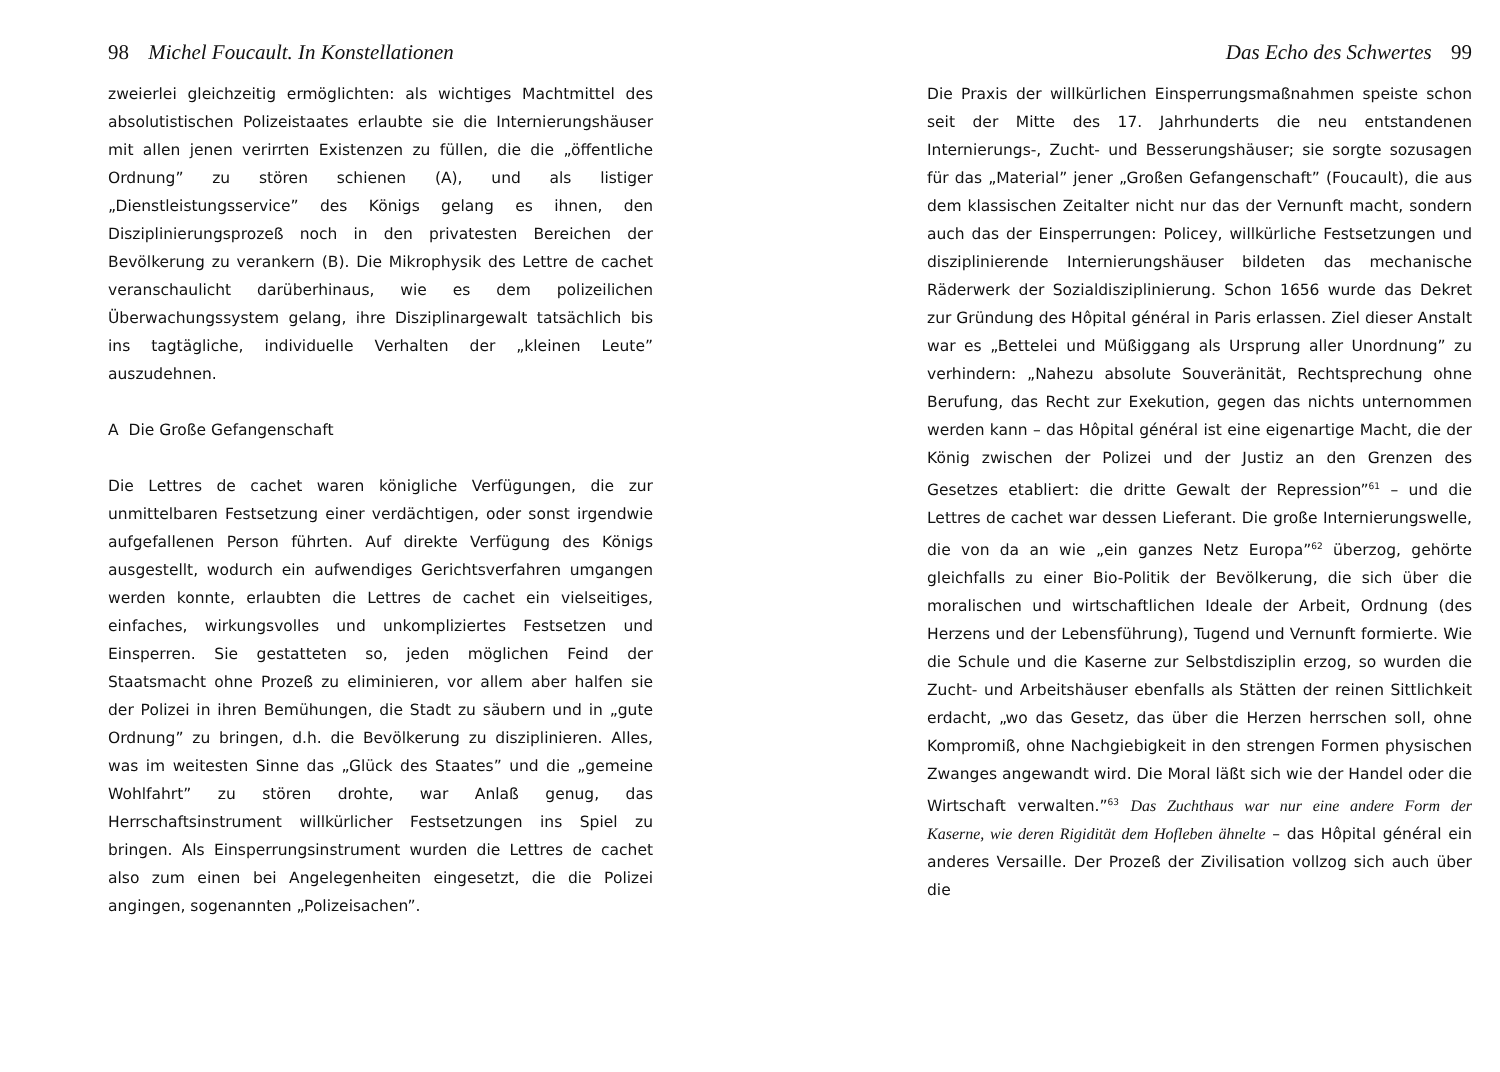98 Michel Foucault. In Konstellationen
zweierlei gleichzeitig ermöglichten: als wichtiges Machtmittel des absolutistischen Polizeistaates erlaubte sie die Internierungshäuser mit allen jenen verirrten Existenzen zu füllen, die die „öffentliche Ordnung” zu stören schienen (A), und als listiger „Dienstleistungsservice” des Königs gelang es ihnen, den Disziplinierungsprozeß noch in den privatesten Bereichen der Bevölkerung zu verankern (B). Die Mikrophysik des Lettre de cachet veranschaulicht darüberhinaus, wie es dem polizeilichen Überwachungssystem gelang, ihre Disziplinargewalt tatsächlich bis ins tagtägliche, individuelle Verhalten der „kleinen Leute” auszudehnen.
A Die Große Gefangenschaft
Die Lettres de cachet waren königliche Verfügungen, die zur unmittelbaren Festsetzung einer verdächtigen, oder sonst irgendwie aufgefallenen Person führten. Auf direkte Verfügung des Königs ausgestellt, wodurch ein aufwendiges Gerichtsverfahren umgangen werden konnte, erlaubten die Lettres de cachet ein vielseitiges, einfaches, wirkungsvolles und unkompliziertes Festsetzen und Einsperren. Sie gestatteten so, jeden möglichen Feind der Staatsmacht ohne Prozeß zu eliminieren, vor allem aber halfen sie der Polizei in ihren Bemühungen, die Stadt zu säubern und in „gute Ordnung” zu bringen, d.h. die Bevölkerung zu disziplinieren. Alles, was im weitesten Sinne das „Glück des Staates” und die „gemeine Wohlfahrt” zu stören drohte, war Anlaß genug, das Herrschaftsinstrument willkürlicher Festsetzungen ins Spiel zu bringen. Als Einsperrungsinstrument wurden die Lettres de cachet also zum einen bei Angelegenheiten eingesetzt, die die Polizei angingen, sogenannten „Polizeisachen”.
Das Echo des Schwertes 99
Die Praxis der willkürlichen Einsperrungsmaßnahmen speiste schon seit der Mitte des 17. Jahrhunderts die neu entstandenen Internierungs-, Zucht- und Besserungshäuser; sie sorgte sozusagen für das „Material” jener „Großen Gefangenschaft” (Foucault), die aus dem klassischen Zeitalter nicht nur das der Vernunft macht, sondern auch das der Einsperrungen: Policey, willkürliche Festsetzungen und disziplinierende Internierungshäuser bildeten das mechanische Räderwerk der Sozialdisziplinierung. Schon 1656 wurde das Dekret zur Gründung des Hôpital général in Paris erlassen. Ziel dieser Anstalt war es „Bettelei und Müßiggang als Ursprung aller Unordnung” zu verhindern: „Nahezu absolute Souveränität, Rechtsprechung ohne Berufung, das Recht zur Exekution, gegen das nichts unternommen werden kann – das Hôpital général ist eine eigenartige Macht, die der König zwischen der Polizei und der Justiz an den Grenzen des Gesetzes etabliert: die dritte Gewalt der Repression”<sup>61</sup> – und die Lettres de cachet war dessen Lieferant. Die große Internierungswelle, die von da an wie „ein ganzes Netz Europa”<sup>62</sup> überzog, gehörte gleichfalls zu einer Bio-Politik der Bevölkerung, die sich über die moralischen und wirtschaftlichen Ideale der Arbeit, Ordnung (des Herzens und der Lebensführung), Tugend und Vernunft formierte. Wie die Schule und die Kaserne zur Selbstdisziplin erzog, so wurden die Zucht- und Arbeitshäuser ebenfalls als Stätten der reinen Sittlichkeit erdacht, „wo das Gesetz, das über die Herzen herrschen soll, ohne Kompromiß, ohne Nachgiebigkeit in den strengen Formen physischen Zwanges angewandt wird. Die Moral läßt sich wie der Handel oder die Wirtschaft verwalten.”<sup>63</sup> Das Zuchthaus war nur eine andere Form der Kaserne, wie deren Rigidität dem Hofleben ähnelte – das Hôpital général ein anderes Versaille. Der Prozeß der Zivilisation vollzog sich auch über die